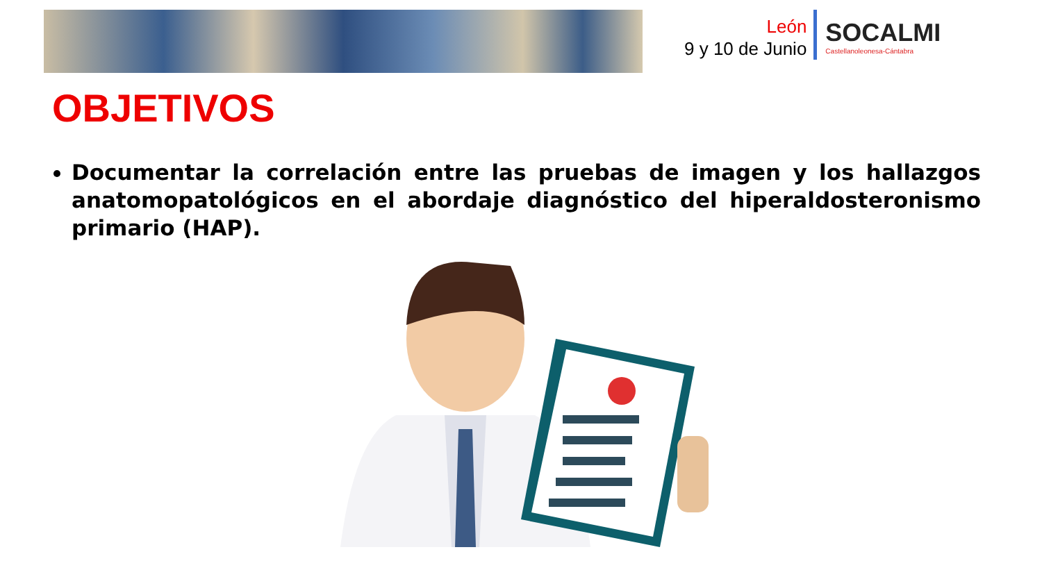León
9 y 10 de Junio
SOCALMI
Castellanoleonesa-Cántabra
OBJETIVOS
Documentar la correlación entre las pruebas de imagen y los hallazgos anatomopatológicos en el abordaje diagnóstico del hiperaldosteronismo primario (HAP).